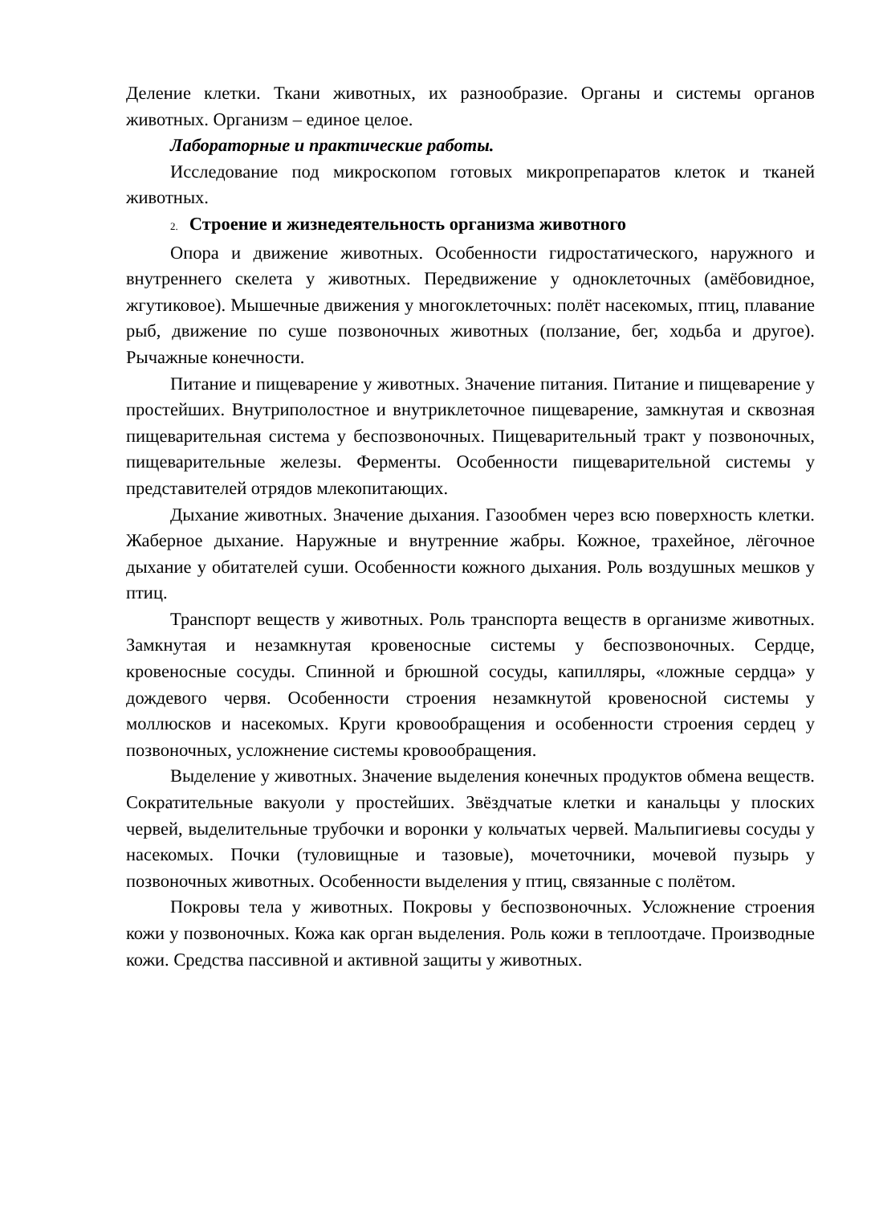Деление клетки. Ткани животных, их разнообразие. Органы и системы органов животных. Организм – единое целое.
Лабораторные и практические работы.
Исследование под микроскопом готовых микропрепаратов клеток и тканей животных.
2. Строение и жизнедеятельность организма животного
Опора и движение животных. Особенности гидростатического, наружного и внутреннего скелета у животных. Передвижение у одноклеточных (амёбовидное, жгутиковое). Мышечные движения у многоклеточных: полёт насекомых, птиц, плавание рыб, движение по суше позвоночных животных (ползание, бег, ходьба и другое). Рычажные конечности.
Питание и пищеварение у животных. Значение питания. Питание и пищеварение у простейших. Внутриполостное и внутриклеточное пищеварение, замкнутая и сквозная пищеварительная система у беспозвоночных. Пищеварительный тракт у позвоночных, пищеварительные железы. Ферменты. Особенности пищеварительной системы у представителей отрядов млекопитающих.
Дыхание животных. Значение дыхания. Газообмен через всю поверхность клетки. Жаберное дыхание. Наружные и внутренние жабры. Кожное, трахейное, лёгочное дыхание у обитателей суши. Особенности кожного дыхания. Роль воздушных мешков у птиц.
Транспорт веществ у животных. Роль транспорта веществ в организме животных. Замкнутая и незамкнутая кровеносные системы у беспозвоночных. Сердце, кровеносные сосуды. Спинной и брюшной сосуды, капилляры, «ложные сердца» у дождевого червя. Особенности строения незамкнутой кровеносной системы у моллюсков и насекомых. Круги кровообращения и особенности строения сердец у позвоночных, усложнение системы кровообращения.
Выделение у животных. Значение выделения конечных продуктов обмена веществ. Сократительные вакуоли у простейших. Звёздчатые клетки и канальцы у плоских червей, выделительные трубочки и воронки у кольчатых червей. Мальпигиевы сосуды у насекомых. Почки (туловищные и тазовые), мочеточники, мочевой пузырь у позвоночных животных. Особенности выделения у птиц, связанные с полётом.
Покровы тела у животных. Покровы у беспозвоночных. Усложнение строения кожи у позвоночных. Кожа как орган выделения. Роль кожи в теплоотдаче. Производные кожи. Средства пассивной и активной защиты у животных.